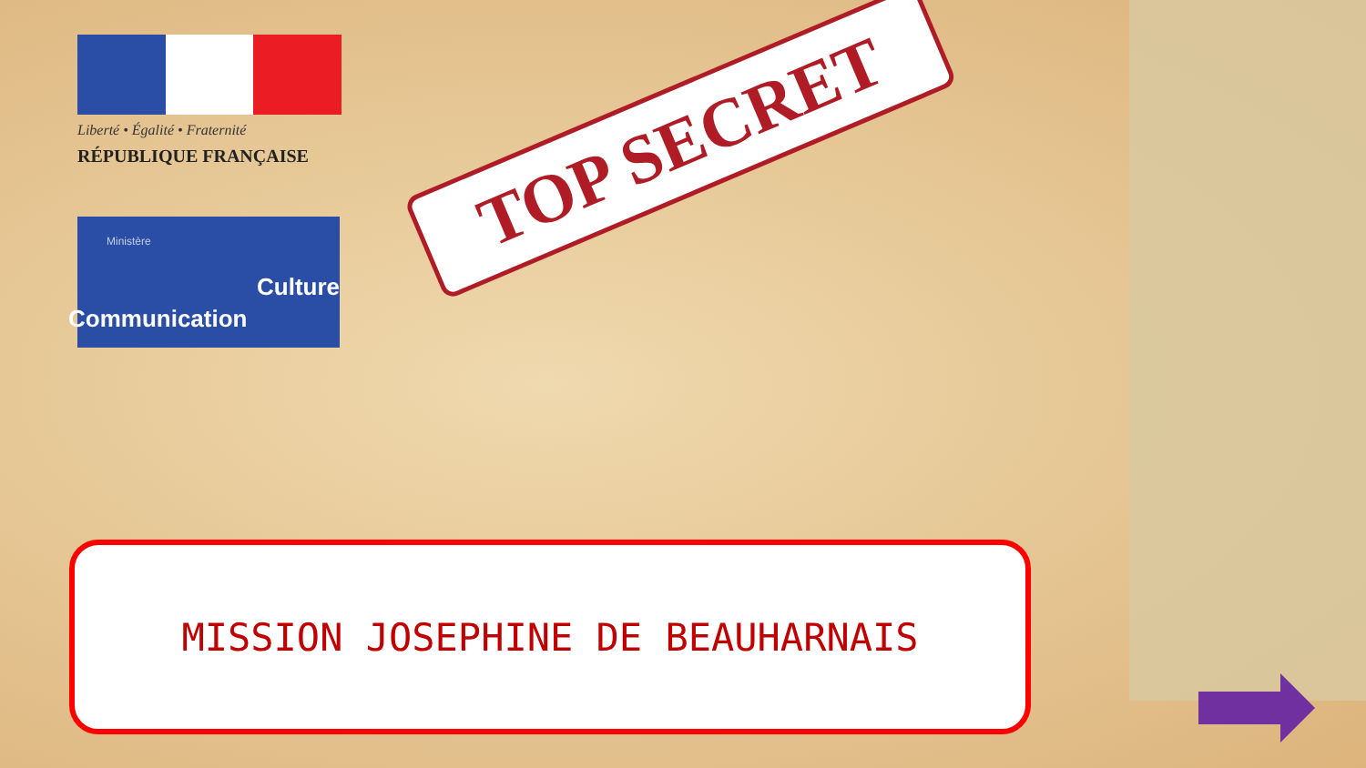Liberté • Égalité • Fraternité
RÉPUBLIQUE FRANÇAISE
Ministère
Culture
Communication
TOP SECRET
MISSION JOSEPHINE DE BEAUHARNAIS